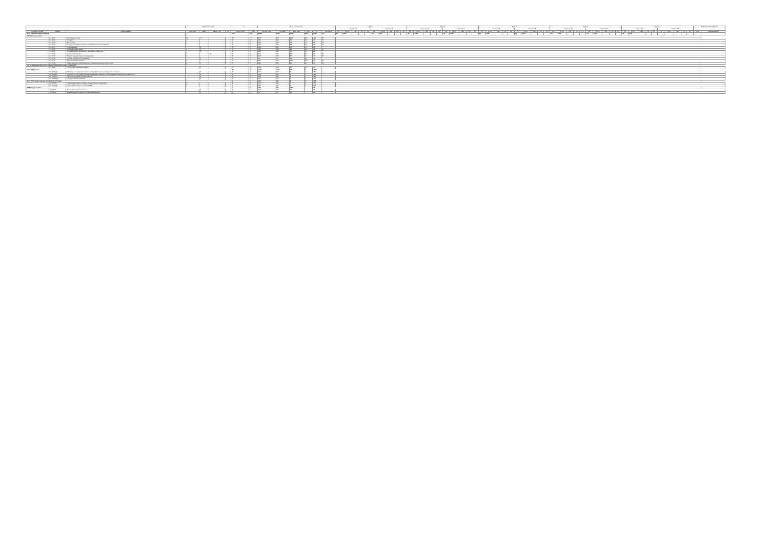| | | | Формы контроля | | | | з.е. | | Итого акад.часов | | | | | | Курс 1 | | | | | | | | | | Курс 2 | | | | | | | | | | Курс 3 | | | | | | | | | | Курс 4 | | | | | | | | | | Курс 5 | | | | | | | | | | Закрепленная кафедра | |
| --- | --- | --- | --- | --- | --- | --- | --- | --- | --- | --- | --- | --- | --- | --- | --- | --- | --- | --- | --- | --- | --- | --- | --- | --- | --- | --- | --- | --- | --- | --- | --- | --- | --- | --- | --- | --- | --- | --- | --- | --- | --- | --- | --- | --- | --- | --- | --- | --- | --- | --- | --- | --- | --- | --- | --- | --- | --- | --- | --- | --- | --- | --- | --- | --- | --- | --- |
| | | | | | | | | | | | | | | | Семестр 1 | | | | | Семестр 2 | | | | | Семестр 3 | | | | | Семестр 4 | | | | | Семестр 5 | | | | | Семестр 6 | | | | | Семестр 7 | | | | | Семестр 8 | | | | | Семестр 9 | | | | | Семестр А | | | | | | |
| Считать в плане | Индекс | Наименование | Экза мен | Зачет | Зачет с оц. | КР | Экспер тное | Факт | Экспер тное | По плану | Конт. раб. | Ауд. | СР | Контроль | з.е. | Итого | Лек | Пр | СР | з.е. | Итого | Лек | Пр | СР | з.е. | Итого | Лек | Пр | СР | з.е. | Итого | Лек | Пр | СР | з.е. | Итого | Лек | Пр | СР | з.е. | Итого | Лек | Пр | СР | з.е. | Итого | Лек | Пр | СР | з.е. | Итого | Лек | Пр | СР | з.е. | Итого | Лек | Пр | СР | з.е. | Итого | Лек | Пр | СР | Код | Наименование |
| Блок 1.Дисциплины (модули) | | | | | | | 258 | 258 | 9288 | 9288 | 3518 | 3518 | 2441 | 787 | 30 | 1080 | | | | 30 | 1080 | | | | 30 | 1080 | | | | 30 | 1080 | | | | 30 | 1080 | | | | 30 | 1080 | | | | 30 | 1080 | | | | 30 | 1080 | | | | 18 | 648 | | | | | | | | | | |
| Обязательная часть | | | | | | | | | | | | | | | | | | | | | | | | | | | | | | | | | | | | | | | | | | | | | | | | | | | | | | | | | | | | | | | | | | |
| + | Б1.О.01 | Иностранный язык | 24 | 12 | | | 13 | 13 | 468 | 468 | 234 | 234 | 179 | 55 | | | | | | | | | | | | | | | | | | | | | | | | | | | | | | | | | | | | | | | | | | | | | | | | | | | | |
| + | Б1.О.02 | История | 1 | | | | 3 | 3 | 108 | 108 | 54 | 54 | 27 | 27 | | | | | | | | | | | | | | | | | | | | | | | | | | | | | | | | | | | | | | | | | | | | | | | | | | | | |
| + | Б1.О.03 | Философия | 1 | | | | 3 | 3 | 108 | 108 | 54 | 54 | 36 | 18 | | | | | | | | | | | | | | | | | | | | | | | | | | | | | | | | | | | | | | | | | | | | | | | | | | | | |
| + | Б1.О.04 | История таможенного дела и таможенной политики России | 1 | | | | 3 | 3 | 108 | 108 | 54 | 54 | 18 | 36 | | | | | | | | | | | | | | | | | | | | | | | | | | | | | | | | | | | | | | | | | | | | | | | | | | | | |
| + | Б1.О.05 | Правоведение | | 3 | | | 4 | 4 | 144 | 144 | 56 | 56 | 88 | | | | | | | | | | | | | | | | | | | | | | | | | | | | | | | | | | | | | | | | | | | | | | | | | | | | | |
| + | Б1.О.06 | Экономическая теория | 2 | 1 | | | 5 | 5 | 180 | 180 | 96 | 96 | 48 | 36 | | | | | | | | | | | | | | | | | | | | | | | | | | | | | | | | | | | | | | | | | | | | | | | | | | | | |
| + | Б1.О.07 | Экономическая география и регионалистика мира | | 3 | | | 4 | 4 | 144 | 144 | 56 | 56 | 88 | | | | | | | | | | | | | | | | | | | | | | | | | | | | | | | | | | | | | | | | | | | | | | | | | | | | | |
| + | Б1.О.08 | Мировая экономика | 4 | | 3 | | 4 | 4 | 144 | 144 | 56 | 56 | 61 | 27 | | | | | | | | | | | | | | | | | | | | | | | | | | | | | | | | | | | | | | | | | | | | | | | | | | | | |
| + | Б1.О.09 | Теория государственного управления | 2 | | | | 3 | 3 | 108 | 108 | 56 | 56 | 16 | 36 | | | | | | | | | | | | | | | | | | | | | | | | | | | | | | | | | | | | | | | | | | | | | | | | | | | | |
| + | Б1.О.10 | Основы научных исследований | | 1 | | | 2 | 2 | 72 | 72 | 36 | 36 | 36 | | | | | | | | | | | | | | | | | | | | | | | | | | | | | | | | | | | | | | | | | | | | | | | | | | | | | |
| + | Б1.О.11 | Математический анализ | 2 | 1 | | | 6 | 6 | 216 | 216 | 108 | 108 | 72 | 36 | | | | | | | | | | | | | | | | | | | | | | | | | | | | | | | | | | | | | | | | | | | | | | | | | | | | |
| + | Б1.О.12 | Информатика и информационно-коммуникационные технологии | 2 | 1 | | | 5 | 5 | 180 | 180 | 90 | 90 | 54 | 36 | | | | | | | | | | | | | | | | | | | | | | | | | | | | | | | | | | | | | | | | | | | | | | | | | | | | |
| Часть, формируемая участниками образовательных отношений | | | | | | | | | | | | | | | | | | | | | | | | | | | | | | | | | | | | | | | | | | | | | | | | | | | | | | | | | | | | | | | | | | |
| + | Б1.В.01 | Логистика в таможенном деле | | 6 | | | 3 | 3 | 108 | 108 | 36 | 36 | 72 | | | | | | | | | | | | | | | | | | | | | | | | | | | | | | | | | | | | | | | | | | | | | | | | | | | | | |
| Блок 2.Практика | | | | | | | 33 | 33 | 1188 | 1188 | 18 | 8 | 1170 | | | | | | | | | | | | | | | | | | | | | | | | | | | | | | | | | | | | | | | | | | | | | | | | | | | | | |
| + | Б2.О.01(У) | Практика по получению первичных профессиональных умений и навыков | | 2 | | | 4 | 4 | 144 | 144 | 4 | 2 | 140 | | | | | | | | | | | | | | | | | | | | | | | | | | | | | | | | | | | | | | | | | | | | | | | | | | | | | |
| + | Б2.О.02(П) | Практика по получению профессиональных умений и опыта профессиональной деятельности | | 6 | | | 4 | 4 | 144 | 144 | 4 | 2 | 140 | | | | | | | | | | | | | | | | | | | | | | | | | | | | | | | | | | | | | | | | | | | | | | | | | | | | | |
| + | Б2.О.03(П) | Научно-исследовательская работа | | 8 | | | 4 | 4 | 144 | 144 | 4 | 2 | 140 | | | | | | | | | | | | | | | | | | | | | | | | | | | | | | | | | | | | | | | | | | | | | | | | | | | | | |
| + | Б2.В.01(Пд) | Преддипломная практика | | А | | | 21 | 21 | 756 | 756 | 6 | 2 | 750 | | | | | | | | | | | | | | | | | | | | | | | | | | | | | | | | | | | | | | | | | | | | | | | | | | | | | |
| Блок 3.Государственная итоговая аттестация | | | | | | | 9 | 9 | 324 | 324 | 8 | 8 | 316 | | | | | | | | | | | | | | | | | | | | | | | | | | | | | | | | | | | | | | | | | | | | | | | | | | | | | |
| + | Б3.О.01(Г) | Подготовка к сдаче и сдача государственного экзамена | А | | | | 3 | 3 | 108 | 108 | 4 | 4 | 104 | | | | | | | | | | | | | | | | | | | | | | | | | | | | | | | | | | | | | | | | | | | | | | | | | | | | | |
| + | Б3.О.02(Д) | Подготовка к защите и защита ВКР | А | | | | 6 | 6 | 216 | 216 | 4 | 4 | 212 | | | | | | | | | | | | | | | | | | | | | | | | | | | | | | | | | | | | | | | | | | | | | | | | | | | | | |
| ФТД.Факультативы | | | | | | | 5 | 5 | 180 | 180 | 124 | | 56 | | | | | | | | | | | | | | | | | | | | | | | | | | | | | | | | | | | | | | | | | | | | | | | | | | | | | |
| + | ФТД.В.01 | Деловой иностранный язык | | 3 | | | 3 | 3 | 108 | 108 | 72 | | 36 | | | | | | | | | | | | | | | | | | | | | | | | | | | | | | | | | | | | | | | | | | | | | | | | | | | | | |
| + | ФТД.В.02 | Анализ бизнес-процессов в таможенном деле | | 5 | | | 2 | 2 | 72 | 72 | 52 | | 20 | | | | | | | | | | | | | | | | | | | | | | | | | | | | | | | | | | | | | | | | | | | | | | | | | | | | | |